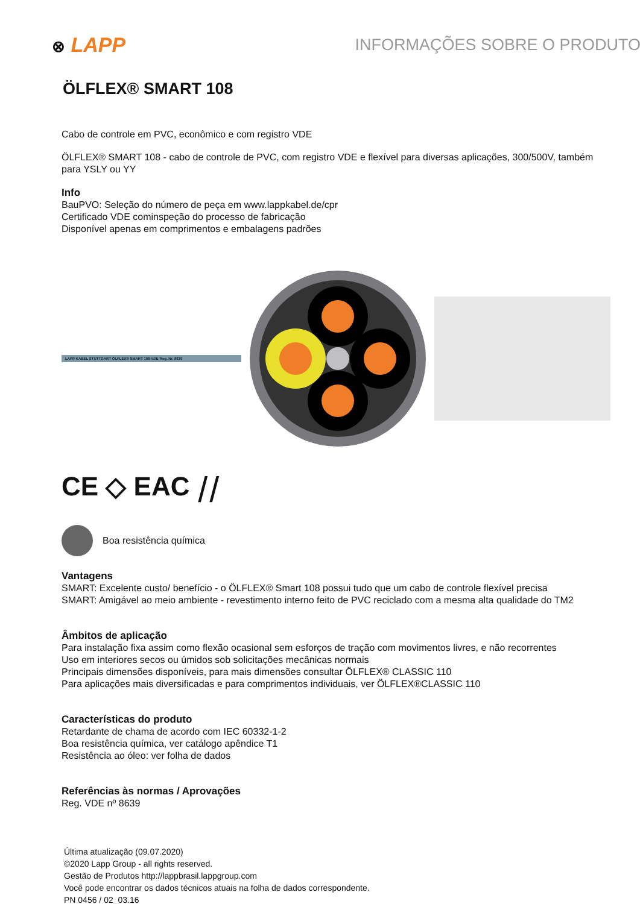⊗ LAPP
INFORMAÇÕES SOBRE O PRODUTO
ÖLFLEX® SMART 108
Cabo de controle em PVC, econômico e com registro VDE
ÖLFLEX® SMART 108 - cabo de controle de PVC, com registro VDE e flexível para diversas aplicações, 300/500V, também para YSLY ou YY
Info
BauPVO: Seleção do número de peça em www.lappkabel.de/cpr
Certificado VDE cominspeção do processo de fabricação
Disponível apenas em comprimentos e embalagens padrões
LAPP KABEL STUTTGART ÖLFLEX® SMART 108 VDE-Reg. Nr. 8639
CE ◇ EAC ⧸⧸
Boa resistência química
Vantagens
SMART: Excelente custo/ benefício - o ÖLFLEX® Smart 108 possui tudo que um cabo de controle flexível precisa
SMART: Amigável ao meio ambiente - revestimento interno feito de PVC reciclado com a mesma alta qualidade do TM2
Âmbitos de aplicação
Para instalação fixa assim como flexão ocasional sem esforços de tração com movimentos livres, e não recorrentes
Uso em interiores secos ou úmidos sob solicitações mecânicas normais
Principais dimensões disponíveis, para mais dimensões consultar ÖLFLEX® CLASSIC 110
Para aplicações mais diversificadas e para comprimentos individuais, ver ÖLFLEX®CLASSIC 110
Características do produto
Retardante de chama de acordo com IEC 60332-1-2
Boa resistência química, ver catálogo apêndice T1
Resistência ao óleo: ver folha de dados
Referências às normas / Aprovações
Reg. VDE nº 8639
Última atualização (09.07.2020)
©2020 Lapp Group - all rights reserved.
Gestão de Produtos http://lappbrasil.lappgroup.com
Você pode encontrar os dados técnicos atuais na folha de dados correspondente.
PN 0456 / 02_03.16